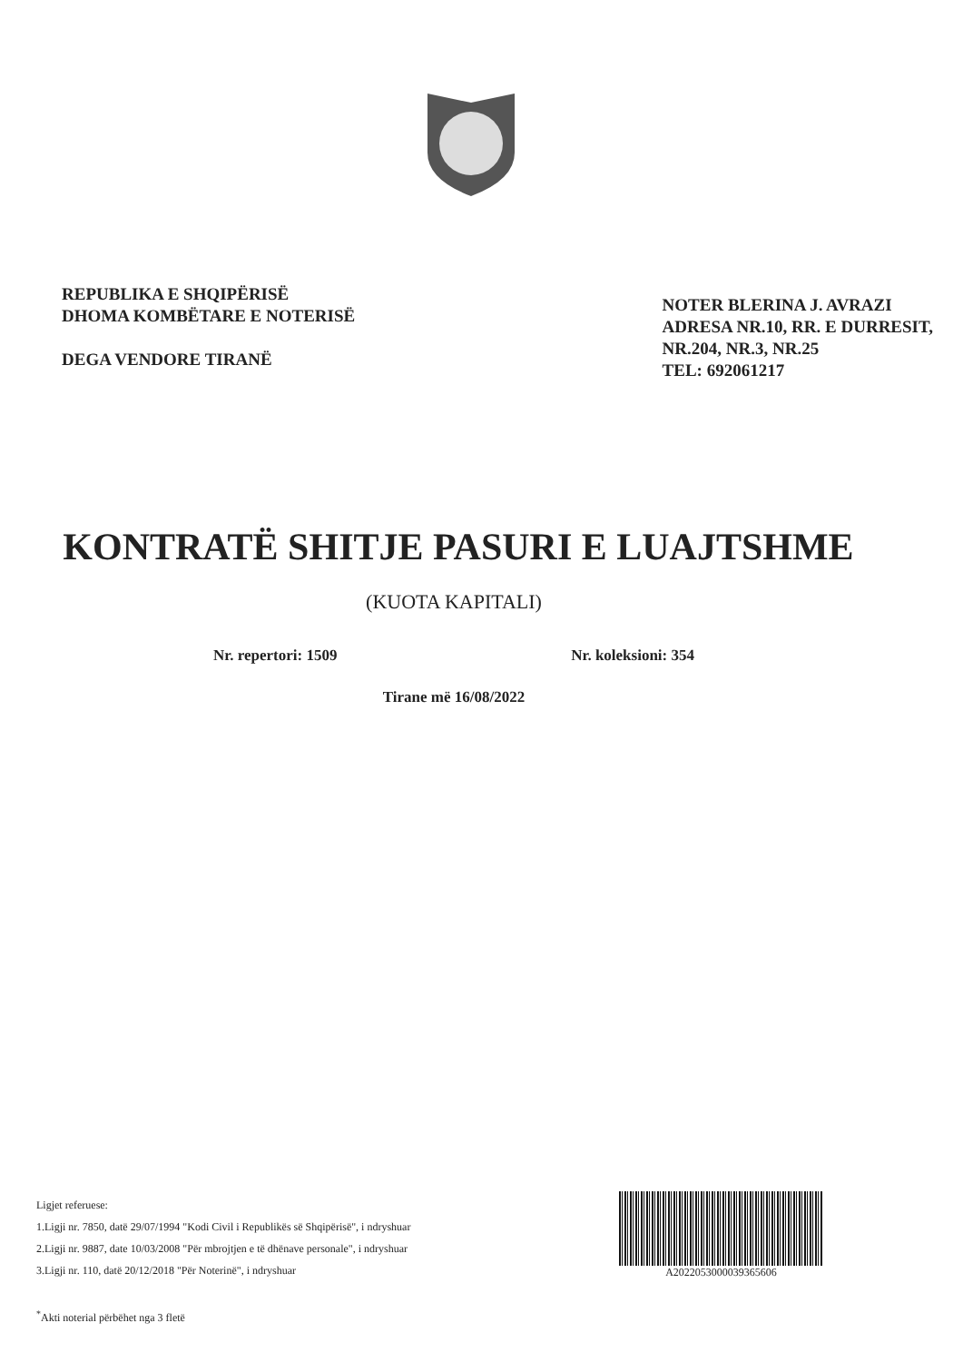REPUBLIKA E SHQIPËRISË
DHOMA KOMBËTARE E NOTERISË
DEGA VENDORE TIRANË
NOTER BLERINA J. AVRAZI
ADRESA NR.10, RR. E DURRESIT,
NR.204, NR.3, NR.25
TEL: 692061217
KONTRATË SHITJE PASURI E LUAJTSHME
(KUOTA KAPITALI)
Nr. repertori: 1509 Nr. koleksioni: 354
Tirane më 16/08/2022
Ligjet referuese:
1.Ligji nr. 7850, datë 29/07/1994 "Kodi Civil i Republikës së Shqipërisë", i ndryshuar
2.Ligji nr. 9887, date 10/03/2008 "Për mbrojtjen e të dhënave personale", i ndryshuar
3.Ligji nr. 110, datë 20/12/2018 "Për Noterinë", i ndryshuar
<sup>*</sup> Akti noterial përbëhet nga 3 fletë
A2022053000039365606